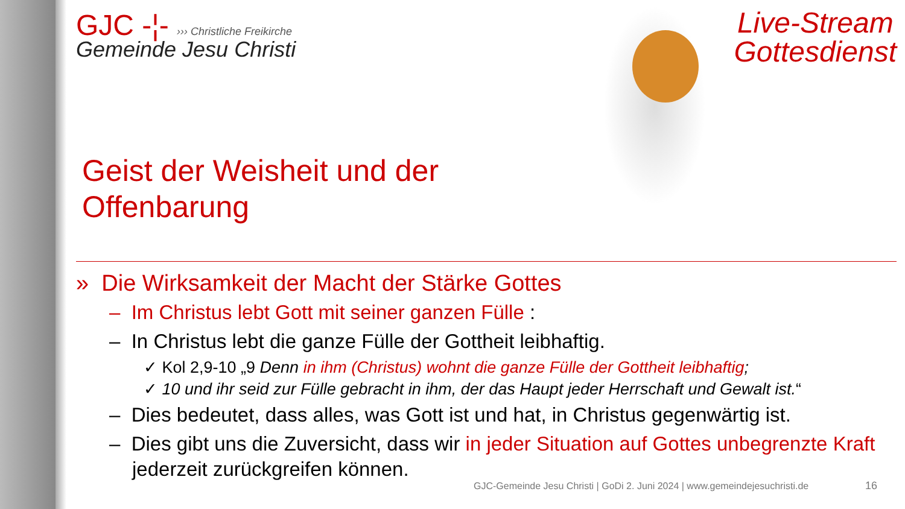Live-Stream
Gottesdienst
GJC -¦- ››› Christliche Freikirche
Gemeinde Jesu Christi
Geist der Weisheit und der
Offenbarung
» Die Wirksamkeit der Macht der Stärke Gottes
– Im Christus lebt Gott mit seiner ganzen Fülle :
– In Christus lebt die ganze Fülle der Gottheit leibhaftig.
✓ Kol 2,9-10 „9 Denn in ihm (Christus) wohnt die ganze Fülle der Gottheit leibhaftig;
✓ 10 und ihr seid zur Fülle gebracht in ihm, der das Haupt jeder Herrschaft und Gewalt ist.“
– Dies bedeutet, dass alles, was Gott ist und hat, in Christus gegenwärtig ist.
– Dies gibt uns die Zuversicht, dass wir in jeder Situation auf Gottes unbegrenzte Kraft jederzeit zurückgreifen können.
GJC-Gemeinde Jesu Christi | GoDi 2. Juni 2024 | www.gemeindejesuchristi.de
16